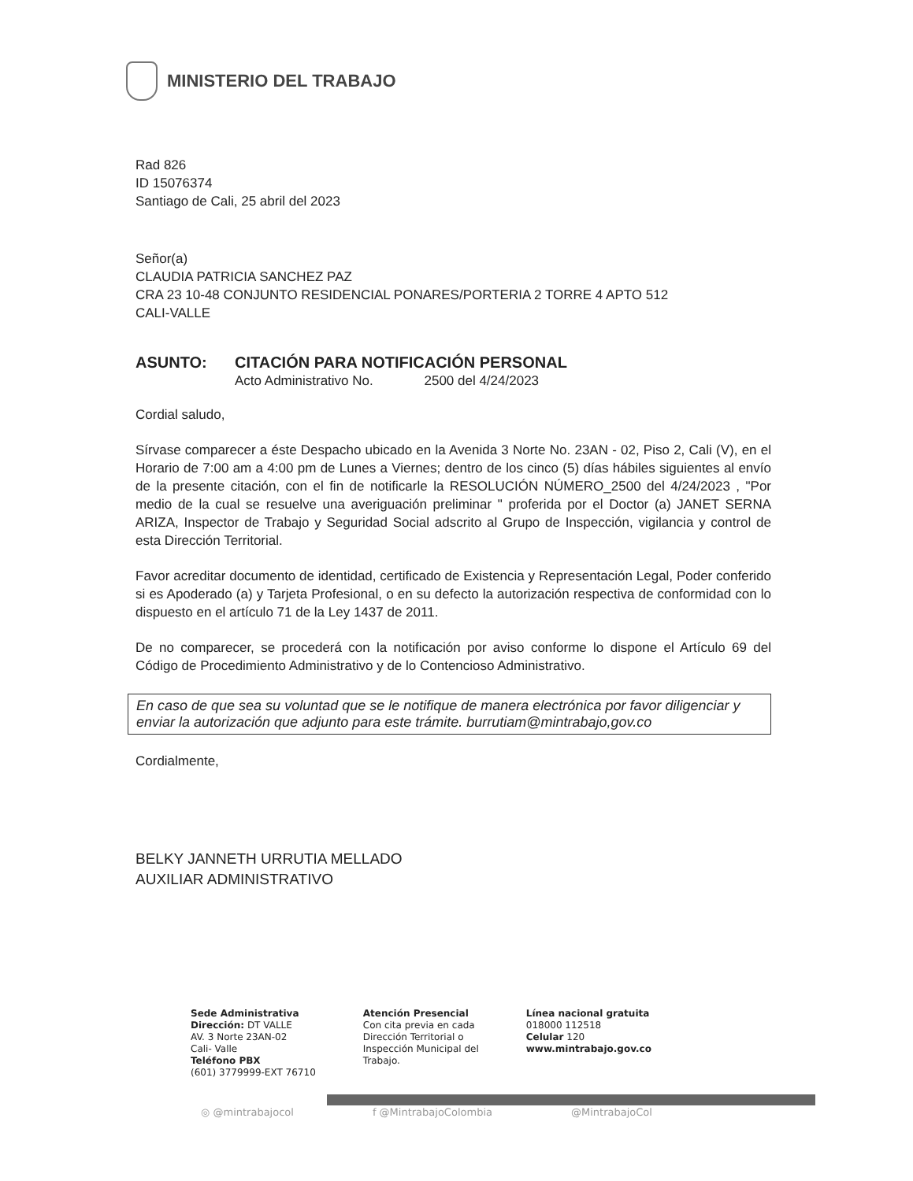MINISTERIO DEL TRABAJO
Rad 826
ID 15076374
Santiago de Cali, 25 abril del 2023
Señor(a)
CLAUDIA PATRICIA SANCHEZ PAZ
CRA 23 10-48 CONJUNTO RESIDENCIAL PONARES/PORTERIA 2 TORRE 4 APTO 512
CALI-VALLE
ASUNTO: CITACIÓN PARA NOTIFICACIÓN PERSONAL
Acto Administrativo No. 2500 del 4/24/2023
Cordial saludo,
Sírvase comparecer a éste Despacho ubicado en la Avenida 3 Norte No. 23AN - 02, Piso 2, Cali (V), en el Horario de 7:00 am a 4:00 pm de Lunes a Viernes; dentro de los cinco (5) días hábiles siguientes al envío de la presente citación, con el fin de notificarle la RESOLUCIÓN NÚMERO_2500 del 4/24/2023 , "Por medio de la cual se resuelve una averiguación preliminar " proferida por el Doctor (a) JANET SERNA ARIZA, Inspector de Trabajo y Seguridad Social adscrito al Grupo de Inspección, vigilancia y control de esta Dirección Territorial.
Favor acreditar documento de identidad, certificado de Existencia y Representación Legal, Poder conferido si es Apoderado (a) y Tarjeta Profesional, o en su defecto la autorización respectiva de conformidad con lo dispuesto en el artículo 71 de la Ley 1437 de 2011.
De no comparecer, se procederá con la notificación por aviso conforme lo dispone el Artículo 69 del Código de Procedimiento Administrativo y de lo Contencioso Administrativo.
En caso de que sea su voluntad que se le notifique de manera electrónica por favor diligenciar y enviar la autorización que adjunto para este trámite. burrutiam@mintrabajo,gov.co
Cordialmente,
BELKY JANNETH URRUTIA MELLADO
AUXILIAR ADMINISTRATIVO
Sede Administrativa
Dirección: DT VALLE
AV. 3 Norte 23AN-02
Cali- Valle
Teléfono PBX
(601) 3779999-EXT 76710
Atención Presencial
Con cita previa en cada
Dirección Territorial o
Inspección Municipal del
Trabajo.
Línea nacional gratuita
018000 112518
Celular 120
www.mintrabajo.gov.co
◎ @mintrabajocol f @MintrabajoColombia @MintrabajoCol